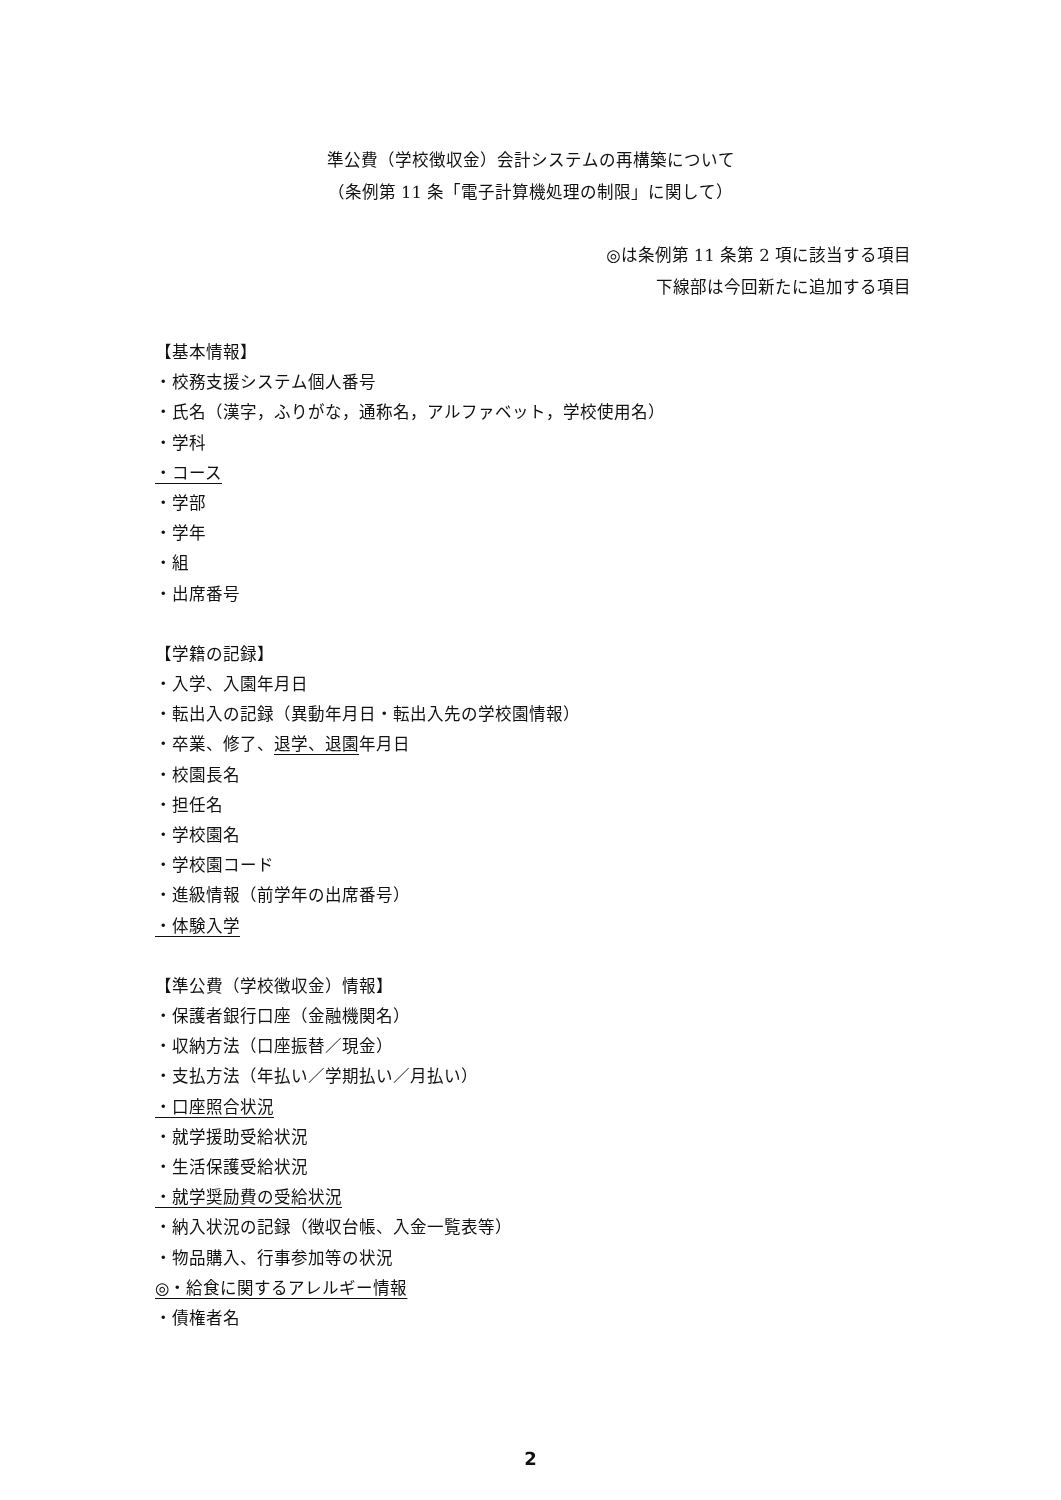準公費（学校徴収金）会計システムの再構築について
（条例第 11 条「電子計算機処理の制限」に関して）
◎は条例第 11 条第 2 項に該当する項目
下線部は今回新たに追加する項目
【基本情報】
・校務支援システム個人番号
・氏名（漢字，ふりがな，通称名，アルファベット，学校使用名）
・学科
・コース
・学部
・学年
・組
・出席番号
【学籍の記録】
・入学、入園年月日
・転出入の記録（異動年月日・転出入先の学校園情報）
・卒業、修了、退学、退園年月日
・校園長名
・担任名
・学校園名
・学校園コード
・進級情報（前学年の出席番号）
・体験入学
【準公費（学校徴収金）情報】
・保護者銀行口座（金融機関名）
・収納方法（口座振替／現金）
・支払方法（年払い／学期払い／月払い）
・口座照合状況
・就学援助受給状況
・生活保護受給状況
・就学奨励費の受給状況
・納入状況の記録（徴収台帳、入金一覧表等）
・物品購入、行事参加等の状況
◎・給食に関するアレルギー情報
・債権者名
2